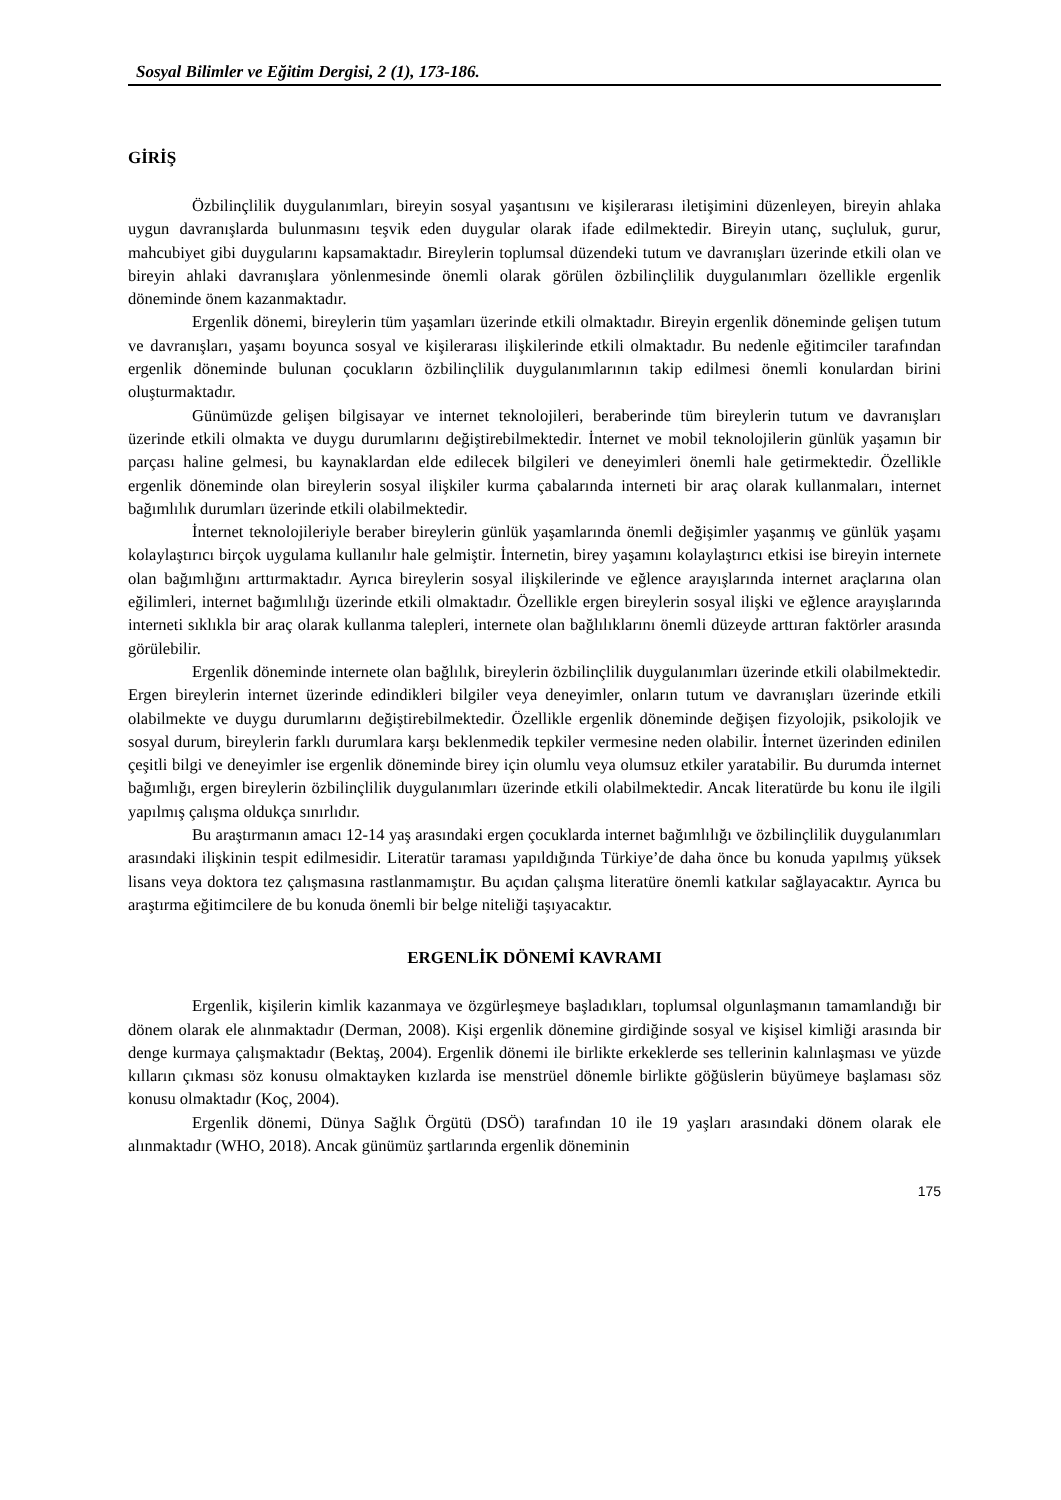Sosyal Bilimler ve Eğitim Dergisi, 2 (1), 173-186.
GİRİŞ
Özbilinçlilik duygulanımları, bireyin sosyal yaşantısını ve kişilerarası iletişimini düzenleyen, bireyin ahlaka uygun davranışlarda bulunmasını teşvik eden duygular olarak ifade edilmektedir. Bireyin utanç, suçluluk, gurur, mahcubiyet gibi duygularını kapsamaktadır. Bireylerin toplumsal düzendeki tutum ve davranışları üzerinde etkili olan ve bireyin ahlaki davranışlara yönlenmesinde önemli olarak görülen özbilinçlilik duygulanımları özellikle ergenlik döneminde önem kazanmaktadır.
Ergenlik dönemi, bireylerin tüm yaşamları üzerinde etkili olmaktadır. Bireyin ergenlik döneminde gelişen tutum ve davranışları, yaşamı boyunca sosyal ve kişilerarası ilişkilerinde etkili olmaktadır. Bu nedenle eğitimciler tarafından ergenlik döneminde bulunan çocukların özbilinçlilik duygulanımlarının takip edilmesi önemli konulardan birini oluşturmaktadır.
Günümüzde gelişen bilgisayar ve internet teknolojileri, beraberinde tüm bireylerin tutum ve davranışları üzerinde etkili olmakta ve duygu durumlarını değiştirebilmektedir. İnternet ve mobil teknolojilerin günlük yaşamın bir parçası haline gelmesi, bu kaynaklardan elde edilecek bilgileri ve deneyimleri önemli hale getirmektedir. Özellikle ergenlik döneminde olan bireylerin sosyal ilişkiler kurma çabalarında interneti bir araç olarak kullanmaları, internet bağımlılık durumları üzerinde etkili olabilmektedir.
İnternet teknolojileriyle beraber bireylerin günlük yaşamlarında önemli değişimler yaşanmış ve günlük yaşamı kolaylaştırıcı birçok uygulama kullanılır hale gelmiştir. İnternetin, birey yaşamını kolaylaştırıcı etkisi ise bireyin internete olan bağımlığını arttırmaktadır. Ayrıca bireylerin sosyal ilişkilerinde ve eğlence arayışlarında internet araçlarına olan eğilimleri, internet bağımlılığı üzerinde etkili olmaktadır. Özellikle ergen bireylerin sosyal ilişki ve eğlence arayışlarında interneti sıklıkla bir araç olarak kullanma talepleri, internete olan bağlılıklarını önemli düzeyde arttıran faktörler arasında görülebilir.
Ergenlik döneminde internete olan bağlılık, bireylerin özbilinçlilik duygulanımları üzerinde etkili olabilmektedir. Ergen bireylerin internet üzerinde edindikleri bilgiler veya deneyimler, onların tutum ve davranışları üzerinde etkili olabilmekte ve duygu durumlarını değiştirebilmektedir. Özellikle ergenlik döneminde değişen fizyolojik, psikolojik ve sosyal durum, bireylerin farklı durumlara karşı beklenmedik tepkiler vermesine neden olabilir. İnternet üzerinden edinilen çeşitli bilgi ve deneyimler ise ergenlik döneminde birey için olumlu veya olumsuz etkiler yaratabilir. Bu durumda internet bağımlığı, ergen bireylerin özbilinçlilik duygulanımları üzerinde etkili olabilmektedir. Ancak literatürde bu konu ile ilgili yapılmış çalışma oldukça sınırlıdır.
Bu araştırmanın amacı 12-14 yaş arasındaki ergen çocuklarda internet bağımlılığı ve özbilinçlilik duygulanımları arasındaki ilişkinin tespit edilmesidir. Literatür taraması yapıldığında Türkiye’de daha önce bu konuda yapılmış yüksek lisans veya doktora tez çalışmasına rastlanmamıştır. Bu açıdan çalışma literatüre önemli katkılar sağlayacaktır. Ayrıca bu araştırma eğitimcilere de bu konuda önemli bir belge niteliği taşıyacaktır.
ERGENLİK DÖNEMİ KAVRAMI
Ergenlik, kişilerin kimlik kazanmaya ve özgürleşmeye başladıkları, toplumsal olgunlaşmanın tamamlandığı bir dönem olarak ele alınmaktadır (Derman, 2008). Kişi ergenlik dönemine girdiğinde sosyal ve kişisel kimliği arasında bir denge kurmaya çalışmaktadır (Bektaş, 2004). Ergenlik dönemi ile birlikte erkeklerde ses tellerinin kalınlaşması ve yüzde kılların çıkması söz konusu olmaktayken kızlarda ise menstrüel dönemle birlikte göğüslerin büyümeye başlaması söz konusu olmaktadır (Koç, 2004).
Ergenlik dönemi, Dünya Sağlık Örgütü (DSÖ) tarafından 10 ile 19 yaşları arasındaki dönem olarak ele alınmaktadır (WHO, 2018). Ancak günümüz şartlarında ergenlik döneminin
175